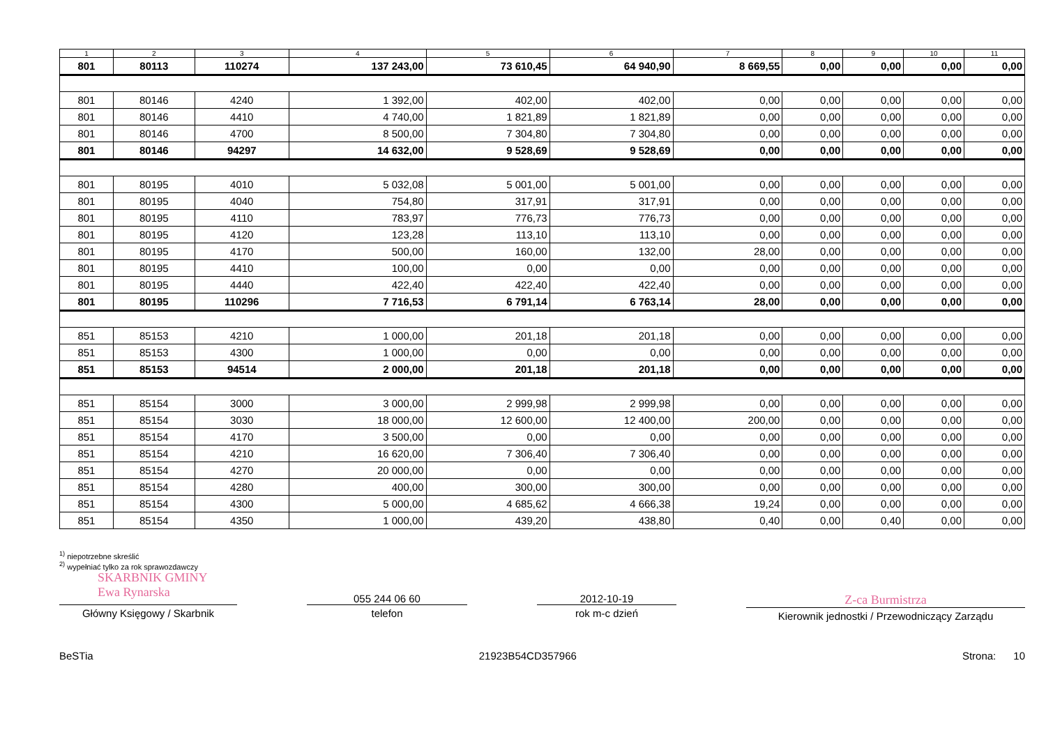| 1 | 2 | 3 | 4 | 5 | 6 | 7 | 8 | 9 | 10 | 11 |
| --- | --- | --- | --- | --- | --- | --- | --- | --- | --- | --- |
| 801 | 80113 | 110274 | 137 243,00 | 73 610,45 | 64 940,90 | 8 669,55 | 0,00 | 0,00 | 0,00 | 0,00 |
| 801 | 80146 | 4240 | 1 392,00 | 402,00 | 402,00 | 0,00 | 0,00 | 0,00 | 0,00 | 0,00 |
| 801 | 80146 | 4410 | 4 740,00 | 1 821,89 | 1 821,89 | 0,00 | 0,00 | 0,00 | 0,00 | 0,00 |
| 801 | 80146 | 4700 | 8 500,00 | 7 304,80 | 7 304,80 | 0,00 | 0,00 | 0,00 | 0,00 | 0,00 |
| 801 | 80146 | 94297 | 14 632,00 | 9 528,69 | 9 528,69 | 0,00 | 0,00 | 0,00 | 0,00 | 0,00 |
| 801 | 80195 | 4010 | 5 032,08 | 5 001,00 | 5 001,00 | 0,00 | 0,00 | 0,00 | 0,00 | 0,00 |
| 801 | 80195 | 4040 | 754,80 | 317,91 | 317,91 | 0,00 | 0,00 | 0,00 | 0,00 | 0,00 |
| 801 | 80195 | 4110 | 783,97 | 776,73 | 776,73 | 0,00 | 0,00 | 0,00 | 0,00 | 0,00 |
| 801 | 80195 | 4120 | 123,28 | 113,10 | 113,10 | 0,00 | 0,00 | 0,00 | 0,00 | 0,00 |
| 801 | 80195 | 4170 | 500,00 | 160,00 | 132,00 | 28,00 | 0,00 | 0,00 | 0,00 | 0,00 |
| 801 | 80195 | 4410 | 100,00 | 0,00 | 0,00 | 0,00 | 0,00 | 0,00 | 0,00 | 0,00 |
| 801 | 80195 | 4440 | 422,40 | 422,40 | 422,40 | 0,00 | 0,00 | 0,00 | 0,00 | 0,00 |
| 801 | 80195 | 110296 | 7 716,53 | 6 791,14 | 6 763,14 | 28,00 | 0,00 | 0,00 | 0,00 | 0,00 |
| 851 | 85153 | 4210 | 1 000,00 | 201,18 | 201,18 | 0,00 | 0,00 | 0,00 | 0,00 | 0,00 |
| 851 | 85153 | 4300 | 1 000,00 | 0,00 | 0,00 | 0,00 | 0,00 | 0,00 | 0,00 | 0,00 |
| 851 | 85153 | 94514 | 2 000,00 | 201,18 | 201,18 | 0,00 | 0,00 | 0,00 | 0,00 | 0,00 |
| 851 | 85154 | 3000 | 3 000,00 | 2 999,98 | 2 999,98 | 0,00 | 0,00 | 0,00 | 0,00 | 0,00 |
| 851 | 85154 | 3030 | 18 000,00 | 12 600,00 | 12 400,00 | 200,00 | 0,00 | 0,00 | 0,00 | 0,00 |
| 851 | 85154 | 4170 | 3 500,00 | 0,00 | 0,00 | 0,00 | 0,00 | 0,00 | 0,00 | 0,00 |
| 851 | 85154 | 4210 | 16 620,00 | 7 306,40 | 7 306,40 | 0,00 | 0,00 | 0,00 | 0,00 | 0,00 |
| 851 | 85154 | 4270 | 20 000,00 | 0,00 | 0,00 | 0,00 | 0,00 | 0,00 | 0,00 | 0,00 |
| 851 | 85154 | 4280 | 400,00 | 300,00 | 300,00 | 0,00 | 0,00 | 0,00 | 0,00 | 0,00 |
| 851 | 85154 | 4300 | 5 000,00 | 4 685,62 | 4 666,38 | 19,24 | 0,00 | 0,00 | 0,00 | 0,00 |
| 851 | 85154 | 4350 | 1 000,00 | 439,20 | 438,80 | 0,40 | 0,00 | 0,40 | 0,00 | 0,00 |
<sup>1)</sup> niepotrzebne skreślić
<sup>2)</sup> wypełniać tylko za rok sprawozdawczy
SKARBNIK GMINY
Ewa Rynarska
Główny Księgowy / Skarbnik
055 244 06 60
telefon
2012-10-19
rok m-c dzień
Z-ca Burmistrza
Kierownik jednostki / Przewodniczący Zarządu
BeSTia 21923B54CD357966 Strona: 10